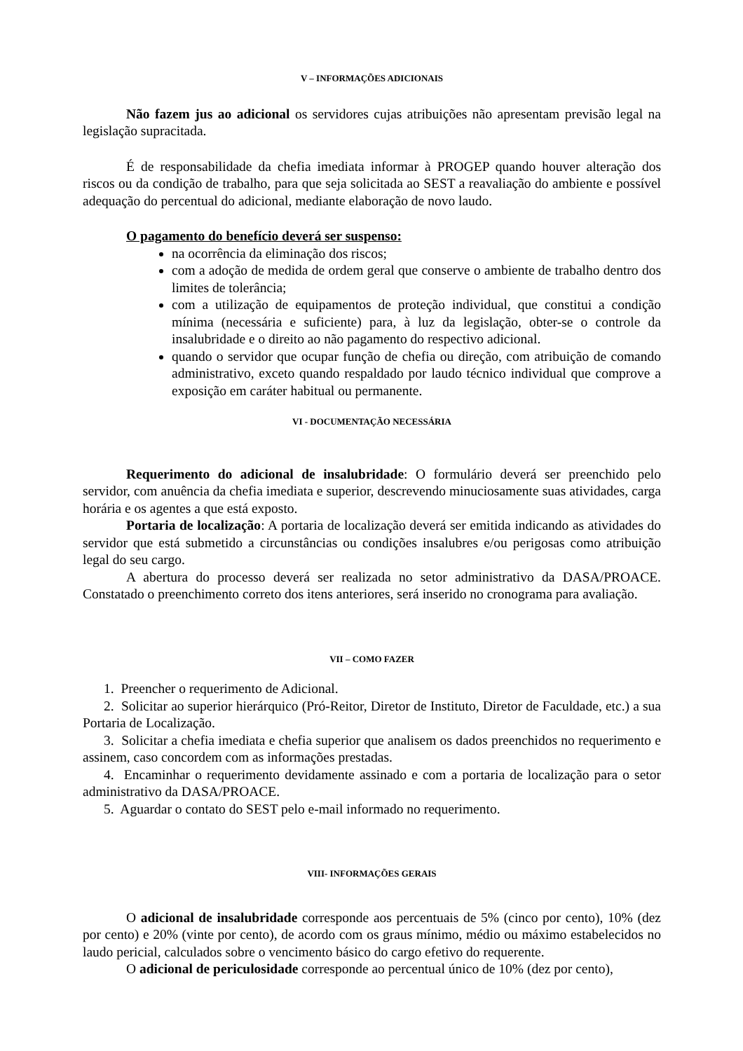V – INFORMAÇÕES ADICIONAIS
Não fazem jus ao adicional os servidores cujas atribuições não apresentam previsão legal na legislação supracitada.
É de responsabilidade da chefia imediata informar à PROGEP quando houver alteração dos riscos ou da condição de trabalho, para que seja solicitada ao SEST a reavaliação do ambiente e possível adequação do percentual do adicional, mediante elaboração de novo laudo.
O pagamento do benefício deverá ser suspenso:
na ocorrência da eliminação dos riscos;
com a adoção de medida de ordem geral que conserve o ambiente de trabalho dentro dos limites de tolerância;
com a utilização de equipamentos de proteção individual, que constitui a condição mínima (necessária e suficiente) para, à luz da legislação, obter-se o controle da insalubridade e o direito ao não pagamento do respectivo adicional.
quando o servidor que ocupar função de chefia ou direção, com atribuição de comando administrativo, exceto quando respaldado por laudo técnico individual que comprove a exposição em caráter habitual ou permanente.
VI - DOCUMENTAÇÃO NECESSÁRIA
Requerimento do adicional de insalubridade: O formulário deverá ser preenchido pelo servidor, com anuência da chefia imediata e superior, descrevendo minuciosamente suas atividades, carga horária e os agentes a que está exposto.
Portaria de localização: A portaria de localização deverá ser emitida indicando as atividades do servidor que está submetido a circunstâncias ou condições insalubres e/ou perigosas como atribuição legal do seu cargo.
A abertura do processo deverá ser realizada no setor administrativo da DASA/PROACE. Constatado o preenchimento correto dos itens anteriores, será inserido no cronograma para avaliação.
VII – COMO FAZER
1. Preencher o requerimento de Adicional.
2. Solicitar ao superior hierárquico (Pró-Reitor, Diretor de Instituto, Diretor de Faculdade, etc.) a sua Portaria de Localização.
3. Solicitar a chefia imediata e chefia superior que analisem os dados preenchidos no requerimento e assinem, caso concordem com as informações prestadas.
4. Encaminhar o requerimento devidamente assinado e com a portaria de localização para o setor administrativo da DASA/PROACE.
5. Aguardar o contato do SEST pelo e-mail informado no requerimento.
VIII- INFORMAÇÕES GERAIS
O adicional de insalubridade corresponde aos percentuais de 5% (cinco por cento), 10% (dez por cento) e 20% (vinte por cento), de acordo com os graus mínimo, médio ou máximo estabelecidos no laudo pericial, calculados sobre o vencimento básico do cargo efetivo do requerente.
O adicional de periculosidade corresponde ao percentual único de 10% (dez por cento),